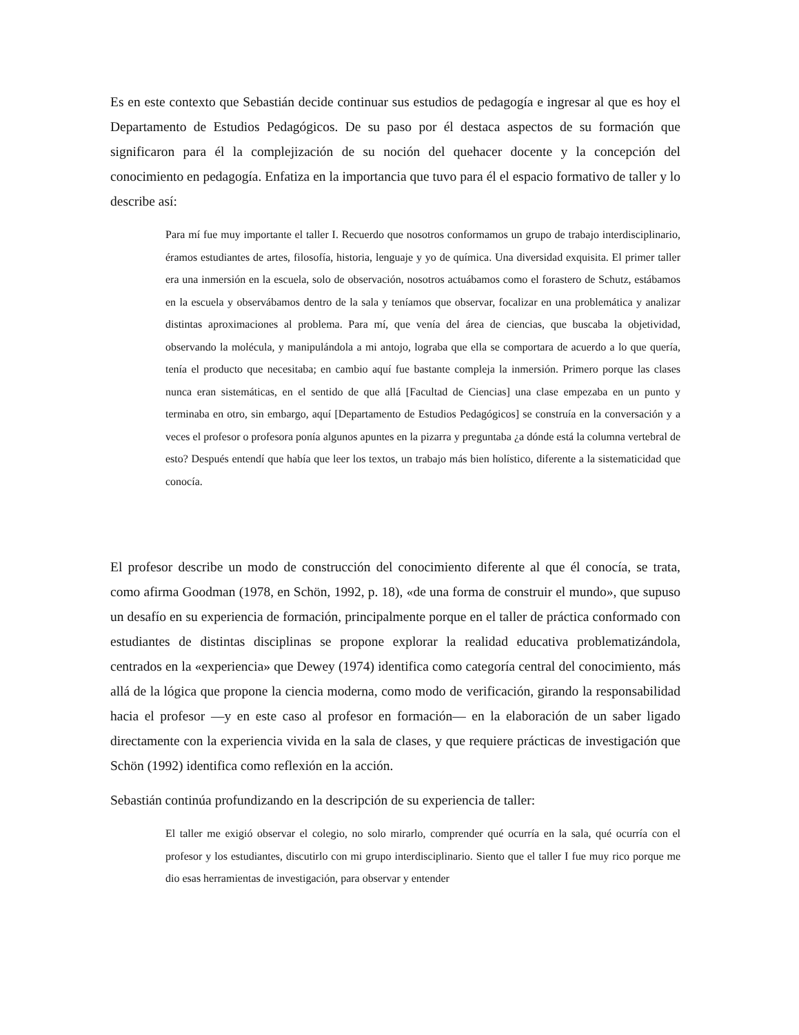Es en este contexto que Sebastián decide continuar sus estudios de pedagogía e ingresar al que es hoy el Departamento de Estudios Pedagógicos. De su paso por él destaca aspectos de su formación que significaron para él la complejización de su noción del quehacer docente y la concepción del conocimiento en pedagogía. Enfatiza en la importancia que tuvo para él el espacio formativo de taller y lo describe así:
Para mí fue muy importante el taller I. Recuerdo que nosotros conformamos un grupo de trabajo interdisciplinario, éramos estudiantes de artes, filosofía, historia, lenguaje y yo de química. Una diversidad exquisita. El primer taller era una inmersión en la escuela, solo de observación, nosotros actuábamos como el forastero de Schutz, estábamos en la escuela y observábamos dentro de la sala y teníamos que observar, focalizar en una problemática y analizar distintas aproximaciones al problema. Para mí, que venía del área de ciencias, que buscaba la objetividad, observando la molécula, y manipulándola a mi antojo, lograba que ella se comportara de acuerdo a lo que quería, tenía el producto que necesitaba; en cambio aquí fue bastante compleja la inmersión. Primero porque las clases nunca eran sistemáticas, en el sentido de que allá [Facultad de Ciencias] una clase empezaba en un punto y terminaba en otro, sin embargo, aquí [Departamento de Estudios Pedagógicos] se construía en la conversación y a veces el profesor o profesora ponía algunos apuntes en la pizarra y preguntaba ¿a dónde está la columna vertebral de esto? Después entendí que había que leer los textos, un trabajo más bien holístico, diferente a la sistematicidad que conocía.
El profesor describe un modo de construcción del conocimiento diferente al que él conocía, se trata, como afirma Goodman (1978, en Schön, 1992, p. 18), «de una forma de construir el mundo», que supuso un desafío en su experiencia de formación, principalmente porque en el taller de práctica conformado con estudiantes de distintas disciplinas se propone explorar la realidad educativa problematizándola, centrados en la «experiencia» que Dewey (1974) identifica como categoría central del conocimiento, más allá de la lógica que propone la ciencia moderna, como modo de verificación, girando la responsabilidad hacia el profesor —y en este caso al profesor en formación— en la elaboración de un saber ligado directamente con la experiencia vivida en la sala de clases, y que requiere prácticas de investigación que Schön (1992) identifica como reflexión en la acción.
Sebastián continúa profundizando en la descripción de su experiencia de taller:
El taller me exigió observar el colegio, no solo mirarlo, comprender qué ocurría en la sala, qué ocurría con el profesor y los estudiantes, discutirlo con mi grupo interdisciplinario. Siento que el taller I fue muy rico porque me dio esas herramientas de investigación, para observar y entender